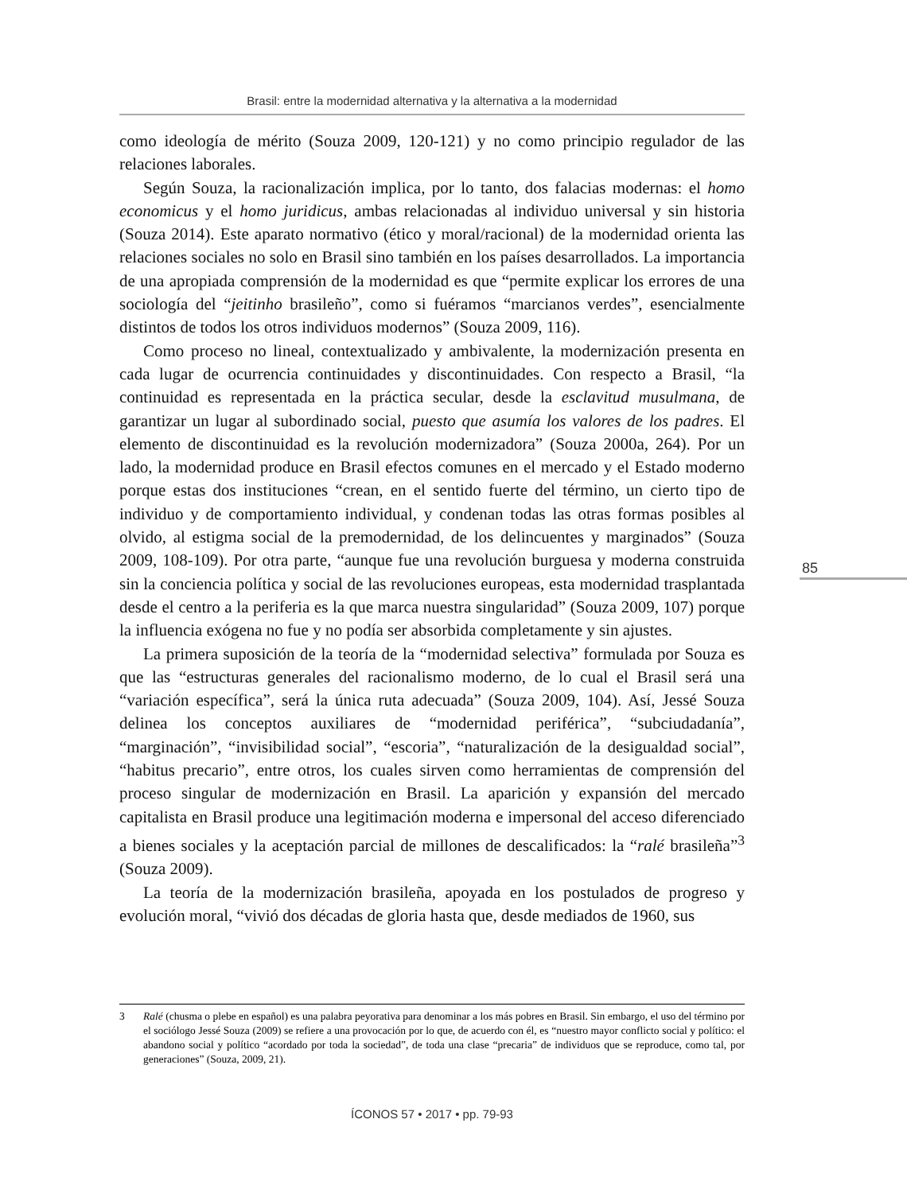Brasil: entre la modernidad alternativa y la alternativa a la modernidad
como ideología de mérito (Souza 2009, 120-121) y no como principio regulador de las relaciones laborales.
Según Souza, la racionalización implica, por lo tanto, dos falacias modernas: el homo economicus y el homo juridicus, ambas relacionadas al individuo universal y sin historia (Souza 2014). Este aparato normativo (ético y moral/racional) de la modernidad orienta las relaciones sociales no solo en Brasil sino también en los países desarrollados. La importancia de una apropiada comprensión de la modernidad es que “permite explicar los errores de una sociología del “jeitinho brasileño”, como si fuéramos “marcianos verdes”, esencialmente distintos de todos los otros individuos modernos” (Souza 2009, 116).
Como proceso no lineal, contextualizado y ambivalente, la modernización presenta en cada lugar de ocurrencia continuidades y discontinuidades. Con respecto a Brasil, “la continuidad es representada en la práctica secular, desde la esclavitud musulmana, de garantizar un lugar al subordinado social, puesto que asumía los valores de los padres. El elemento de discontinuidad es la revolución modernizadora” (Souza 2000a, 264). Por un lado, la modernidad produce en Brasil efectos comunes en el mercado y el Estado moderno porque estas dos instituciones “crean, en el sentido fuerte del término, un cierto tipo de individuo y de comportamiento individual, y condenan todas las otras formas posibles al olvido, al estigma social de la premodernidad, de los delincuentes y marginados” (Souza 2009, 108-109). Por otra parte, “aunque fue una revolución burguesa y moderna construida sin la conciencia política y social de las revoluciones europeas, esta modernidad trasplantada desde el centro a la periferia es la que marca nuestra singularidad” (Souza 2009, 107) porque la influencia exógena no fue y no podía ser absorbida completamente y sin ajustes.
La primera suposición de la teoría de la “modernidad selectiva” formulada por Souza es que las “estructuras generales del racionalismo moderno, de lo cual el Brasil será una “variación específica”, será la única ruta adecuada” (Souza 2009, 104). Así, Jessé Souza delinea los conceptos auxiliares de “modernidad periférica”, “subciudadanía”, “marginación”, “invisibilidad social”, “escoria”, “naturalización de la desigualdad social”, “habitus precario”, entre otros, los cuales sirven como herramientas de comprensión del proceso singular de modernización en Brasil. La aparición y expansión del mercado capitalista en Brasil produce una legitimación moderna e impersonal del acceso diferenciado a bienes sociales y la aceptación parcial de millones de descalificados: la “ralé brasileña”<sup>3</sup> (Souza 2009).
La teoría de la modernización brasileña, apoyada en los postulados de progreso y evolución moral, “vivió dos décadas de gloria hasta que, desde mediados de 1960, sus
85
3 Ralé (chusma o plebe en español) es una palabra peyorativa para denominar a los más pobres en Brasil. Sin embargo, el uso del término por el sociólogo Jessé Souza (2009) se refiere a una provocación por lo que, de acuerdo con él, es “nuestro mayor conflicto social y político: el abandono social y político “acordado por toda la sociedad”, de toda una clase “precaria” de individuos que se reproduce, como tal, por generaciones” (Souza, 2009, 21).
ÍCONOS 57 • 2017 • pp. 79-93